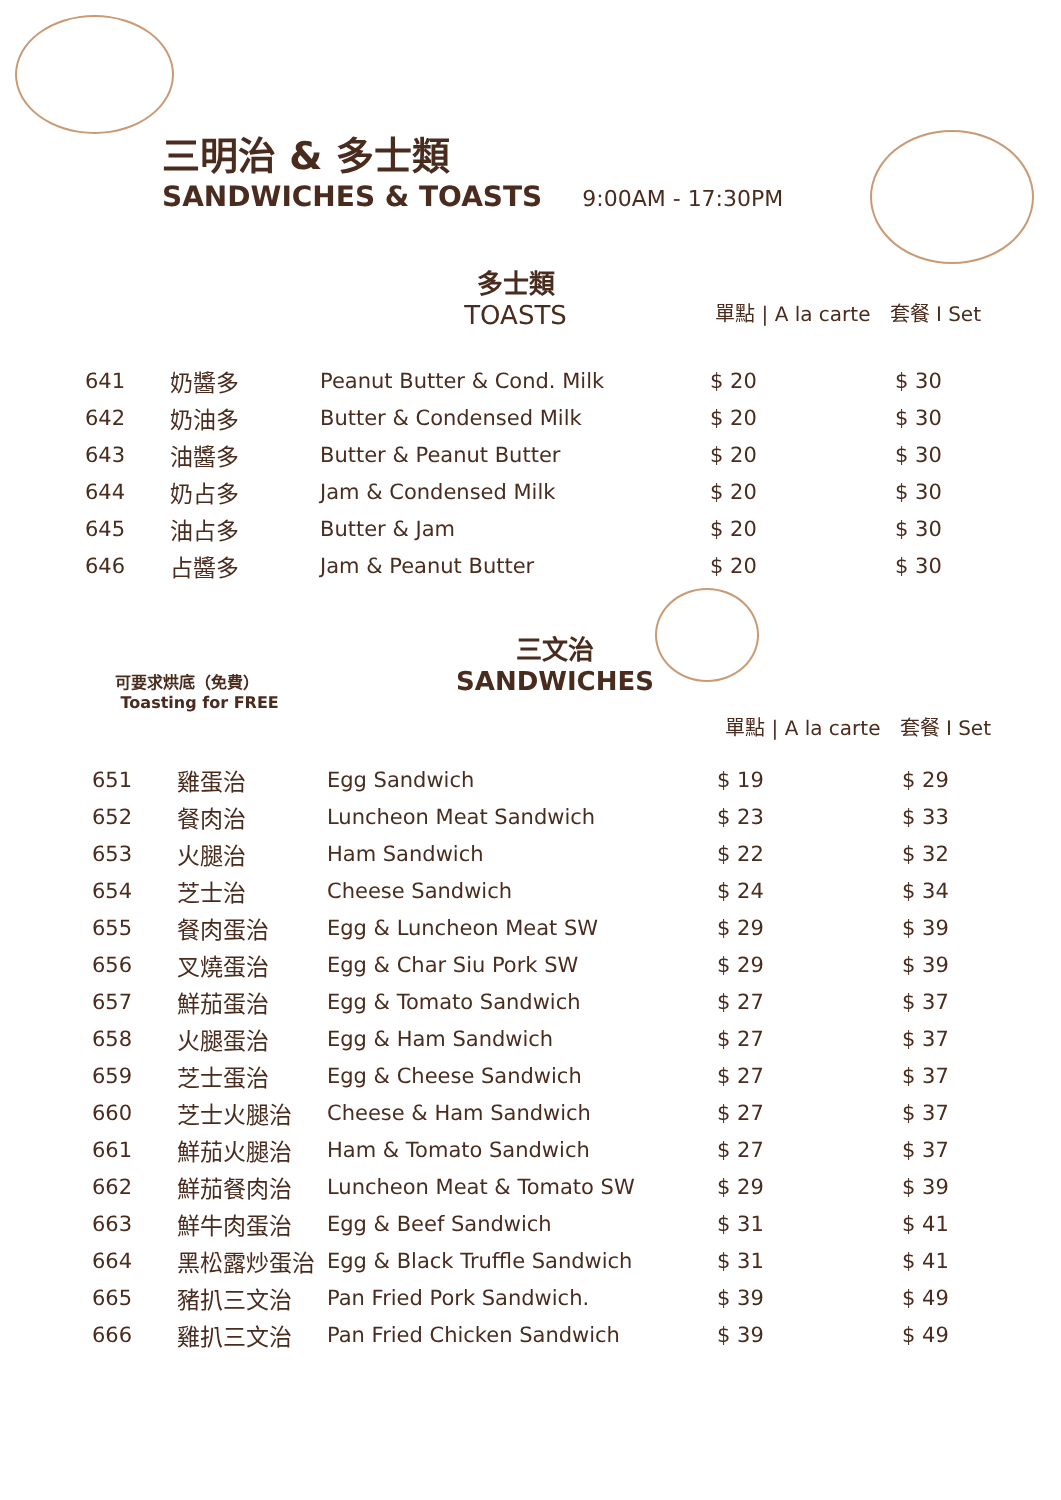三明治 & 多士類
SANDWICHES & TOASTS
9:00AM - 17:30PM
多士類
TOASTS
單點 | A la carte 套餐 I Set
| 641 | 奶醬多 | Peanut Butter & Cond. Milk | $ 20 | $ 30 |
| 642 | 奶油多 | Butter & Condensed Milk | $ 20 | $ 30 |
| 643 | 油醬多 | Butter & Peanut Butter | $ 20 | $ 30 |
| 644 | 奶占多 | Jam & Condensed Milk | $ 20 | $ 30 |
| 645 | 油占多 | Butter & Jam | $ 20 | $ 30 |
| 646 | 占醬多 | Jam & Peanut Butter | $ 20 | $ 30 |
可要求烘底（免費）
Toasting for FREE
三文治
SANDWICHES
單點 | A la carte 套餐 I Set
| 651 | 雞蛋治 | Egg Sandwich | $ 19 | $ 29 |
| 652 | 餐肉治 | Luncheon Meat Sandwich | $ 23 | $ 33 |
| 653 | 火腿治 | Ham Sandwich | $ 22 | $ 32 |
| 654 | 芝士治 | Cheese Sandwich | $ 24 | $ 34 |
| 655 | 餐肉蛋治 | Egg & Luncheon Meat SW | $ 29 | $ 39 |
| 656 | 叉燒蛋治 | Egg & Char Siu Pork SW | $ 29 | $ 39 |
| 657 | 鮮茄蛋治 | Egg & Tomato Sandwich | $ 27 | $ 37 |
| 658 | 火腿蛋治 | Egg & Ham Sandwich | $ 27 | $ 37 |
| 659 | 芝士蛋治 | Egg & Cheese Sandwich | $ 27 | $ 37 |
| 660 | 芝士火腿治 | Cheese & Ham Sandwich | $ 27 | $ 37 |
| 661 | 鮮茄火腿治 | Ham & Tomato Sandwich | $ 27 | $ 37 |
| 662 | 鮮茄餐肉治 | Luncheon Meat & Tomato SW | $ 29 | $ 39 |
| 663 | 鮮牛肉蛋治 | Egg & Beef Sandwich | $ 31 | $ 41 |
| 664 | 黑松露炒蛋治 | Egg & Black Truffle Sandwich | $ 31 | $ 41 |
| 665 | 豬扒三文治 | Pan Fried Pork Sandwich. | $ 39 | $ 49 |
| 666 | 雞扒三文治 | Pan Fried Chicken Sandwich | $ 39 | $ 49 |